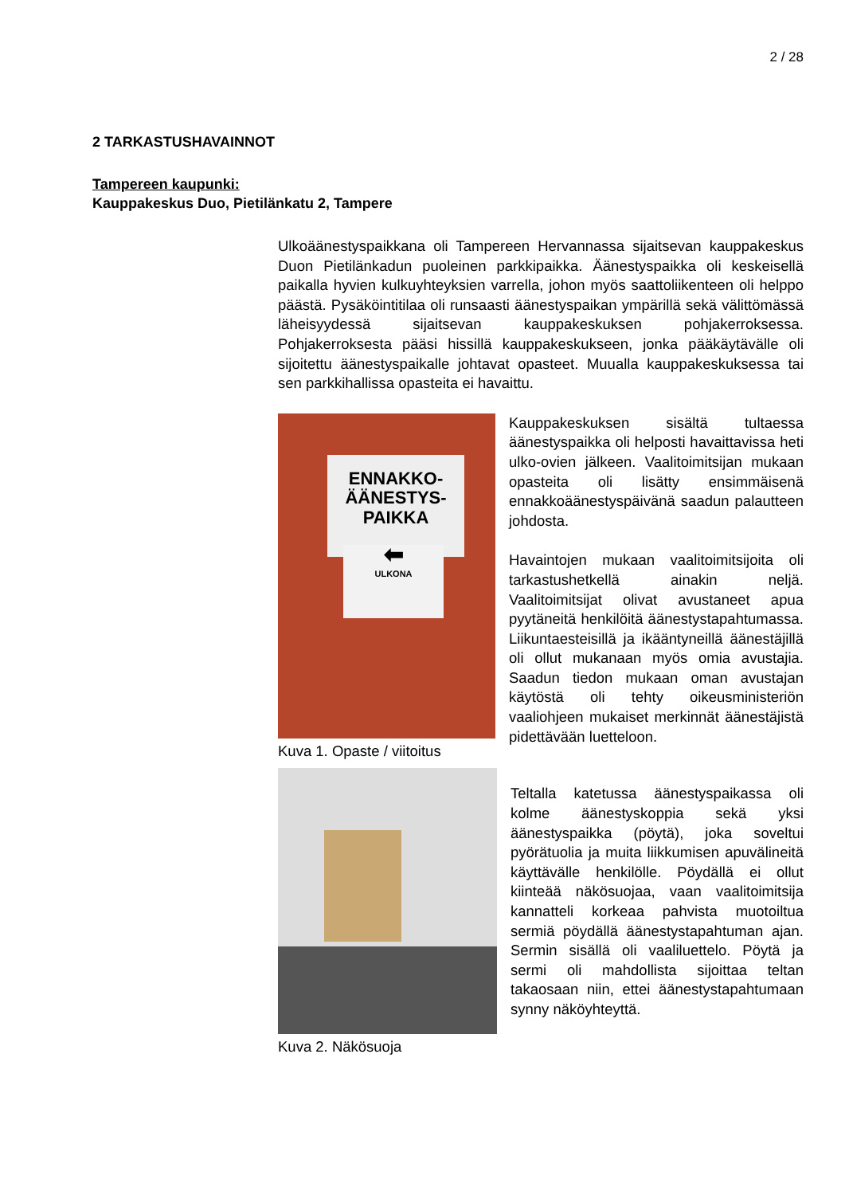2 / 28
2 TARKASTUSHAVAINNOT
Tampereen kaupunki:
Kauppakeskus Duo, Pietilänkatu 2, Tampere
Ulkoäänestyspaikkana oli Tampereen Hervannassa sijaitsevan kauppakeskus Duon Pietilänkadun puoleinen parkkipaikka. Äänestyspaikka oli keskeisellä paikalla hyvien kulkuyhteyksien varrella, johon myös saattoliikenteen oli helppo päästä. Pysäköintitilaa oli runsaasti äänestyspaikan ympärillä sekä välittömässä läheisyydessä sijaitsevan kauppakeskuksen pohjakerroksessa. Pohjakerroksesta pääsi hissillä kauppakeskukseen, jonka pääkäytävälle oli sijoitettu äänestyspaikalle johtavat opasteet. Muualla kauppakeskuksessa tai sen parkkihallissa opasteita ei havaittu.
ENNAKKO-
ÄÄNESTYS-
PAIKKA
⬅
ULKONA
Kuva 1. Opaste / viitoitus
Kauppakeskuksen sisältä tultaessa äänestyspaikka oli helposti havaittavissa heti ulko-ovien jälkeen. Vaalitoimitsijan mukaan opasteita oli lisätty ensimmäisenä ennakkoäänestyspäivänä saadun palautteen johdosta.
Havaintojen mukaan vaalitoimitsijoita oli tarkastushetkellä ainakin neljä. Vaalitoimitsijat olivat avustaneet apua pyytäneitä henkilöitä äänestystapahtumassa. Liikuntaesteisillä ja ikääntyneillä äänestäjillä oli ollut mukanaan myös omia avustajia. Saadun tiedon mukaan oman avustajan käytöstä oli tehty oikeusministeriön vaaliohjeen mukaiset merkinnät äänestäjistä pidettävään luetteloon.
Kuva 2. Näkösuoja
Teltalla katetussa äänestyspaikassa oli kolme äänestyskoppia sekä yksi äänestyspaikka (pöytä), joka soveltui pyörätuolia ja muita liikkumisen apuvälineitä käyttävälle henkilölle. Pöydällä ei ollut kiinteää näkösuojaa, vaan vaalitoimitsija kannatteli korkeaa pahvista muotoiltua sermiä pöydällä äänestystapahtuman ajan. Sermin sisällä oli vaaliluettelo. Pöytä ja sermi oli mahdollista sijoittaa teltan takaosaan niin, ettei äänestystapahtumaan synny näköyhteyttä.